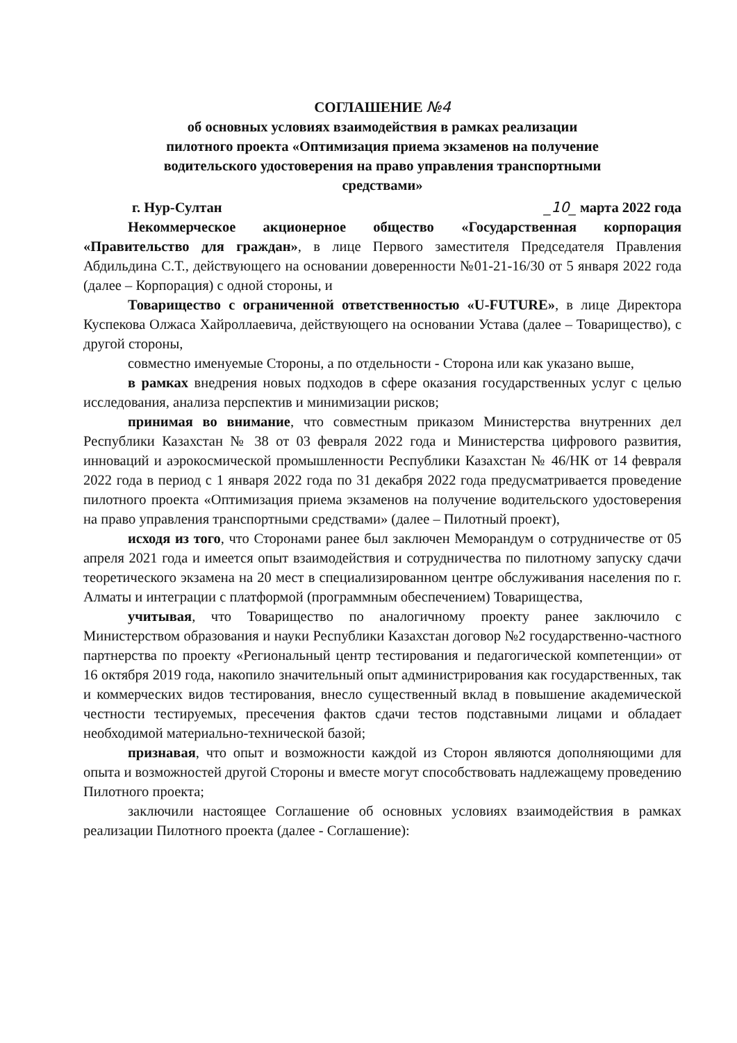СОГЛАШЕНИЕ №4
об основных условиях взаимодействия в рамках реализации
пилотного проекта «Оптимизация приема экзаменов на получение
водительского удостоверения на право управления транспортными
средствами»
г. Нур-Султан _10_ марта 2022 года
Некоммерческое акционерное общество «Государственная корпорация «Правительство для граждан», в лице Первого заместителя Председателя Правления Абдильдина С.Т., действующего на основании доверенности №01-21-16/30 от 5 января 2022 года (далее – Корпорация) с одной стороны, и
Товарищество с ограниченной ответственностью «U-FUTURE», в лице Директора Куспекова Олжаса Хайроллаевича, действующего на основании Устава (далее – Товарищество), с другой стороны,
совместно именуемые Стороны, а по отдельности - Сторона или как указано выше,
в рамках внедрения новых подходов в сфере оказания государственных услуг с целью исследования, анализа перспектив и минимизации рисков;
принимая во внимание, что совместным приказом Министерства внутренних дел Республики Казахстан № 38 от 03 февраля 2022 года и Министерства цифрового развития, инноваций и аэрокосмической промышленности Республики Казахстан № 46/НК от 14 февраля 2022 года в период с 1 января 2022 года по 31 декабря 2022 года предусматривается проведение пилотного проекта «Оптимизация приема экзаменов на получение водительского удостоверения на право управления транспортными средствами» (далее – Пилотный проект),
исходя из того, что Сторонами ранее был заключен Меморандум о сотрудничестве от 05 апреля 2021 года и имеется опыт взаимодействия и сотрудничества по пилотному запуску сдачи теоретического экзамена на 20 мест в специализированном центре обслуживания населения по г. Алматы и интеграции с платформой (программным обеспечением) Товарищества,
учитывая, что Товарищество по аналогичному проекту ранее заключило с Министерством образования и науки Республики Казахстан договор №2 государственно-частного партнерства по проекту «Региональный центр тестирования и педагогической компетенции» от 16 октября 2019 года, накопило значительный опыт администрирования как государственных, так и коммерческих видов тестирования, внесло существенный вклад в повышение академической честности тестируемых, пресечения фактов сдачи тестов подставными лицами и обладает необходимой материально-технической базой;
признавая, что опыт и возможности каждой из Сторон являются дополняющими для опыта и возможностей другой Стороны и вместе могут способствовать надлежащему проведению Пилотного проекта;
заключили настоящее Соглашение об основных условиях взаимодействия в рамках реализации Пилотного проекта (далее - Соглашение):